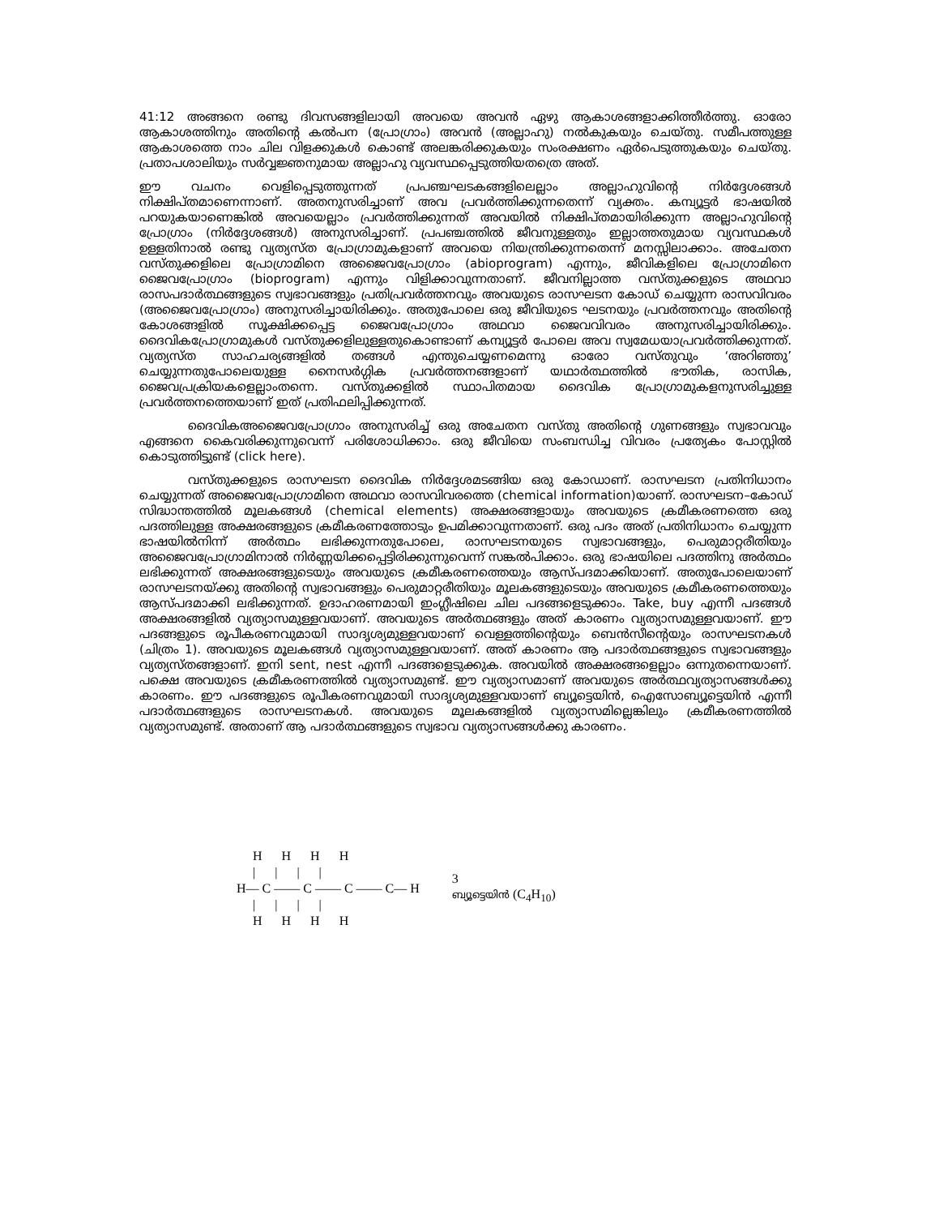41:12 അങ്ങനെ രണ്ടു ദിവസങ്ങളിലായി അവയെ അവൻ ഏഴു ആകാശങ്ങളാക്കിത്തീർത്തു. ഓരോ ആകാശത്തിനും അതിന്റെ കൽപന (പ്രോഗ്രാം) അവൻ (അല്ലാഹു) നൽകുകയും ചെയ്തു. സമീപത്തുള്ള ആകാശത്തെ നാം ചില വിളക്കുകൾ കൊണ്ട് അലങ്കരിക്കുകയും സംരക്ഷണം ഏർപെടുത്തുകയും ചെയ്തു. പ്രതാപശാലിയും സർവ്വജ്ഞനുമായ അല്ലാഹു വ്യവസ്ഥപ്പെടുത്തിയതത്രെ അത്.
ഈ വചനം വെളിപ്പെടുത്തുന്നത് പ്രപഞ്ചഘടകങ്ങളിലെല്ലാം അല്ലാഹുവിന്റെ നിർദ്ദേശങ്ങൾ നിക്ഷിപ്തമാണെന്നാണ്. അതനുസരിച്ചാണ് അവ പ്രവർത്തിക്കുന്നതെന്ന് വ്യക്തം. കമ്പ്യൂട്ടർ ഭാഷയിൽ പറയുകയാണെങ്കിൽ അവയെല്ലാം പ്രവർത്തിക്കുന്നത് അവയിൽ നിക്ഷിപ്തമായിരിക്കുന്ന അല്ലാഹുവിന്റെ പ്രോഗ്രാം (നിർദ്ദേശങ്ങൾ) അനുസരിച്ചാണ്. പ്രപഞ്ചത്തിൽ ജീവനുള്ളതും ഇല്ലാത്തതുമായ വ്യവസ്ഥകൾ ഉള്ളതിനാൽ രണ്ടു വ്യത്യസ്ത പ്രോഗ്രാമുകളാണ് അവയെ നിയന്ത്രിക്കുന്നതെന്ന് മനസ്സിലാക്കാം. അചേതന വസ്തുക്കളിലെ പ്രോഗ്രാമിനെ അജൈവപ്രോഗ്രാം (abioprogram) എന്നും, ജീവികളിലെ പ്രോഗ്രാമിനെ ജൈവപ്രോഗ്രാം (bioprogram) എന്നും വിളിക്കാവുന്നതാണ്. ജീവനില്ലാത്ത വസ്തുക്കളുടെ അഥവാ രാസപദാർത്ഥങ്ങളുടെ സ്വഭാവങ്ങളും പ്രതിപ്രവർത്തനവും അവയുടെ രാസഘടന കോഡ് ചെയ്യുന്ന രാസവിവരം (അജൈവപ്രോഗ്രാം) അനുസരിച്ചായിരിക്കും. അതുപോലെ ഒരു ജീവിയുടെ ഘടനയും പ്രവർത്തനവും അതിന്റെ കോശങ്ങളിൽ സൂക്ഷിക്കപ്പെട്ട ജൈവപ്രോഗ്രാം അഥവാ ജൈവവിവരം അനുസരിച്ചായിരിക്കും. ദൈവികപ്രോഗ്രാമുകൾ വസ്തുക്കളിലുള്ളതുകൊണ്ടാണ് കമ്പ്യൂട്ടർ പോലെ അവ സ്വമേധയാപ്രവർത്തിക്കുന്നത്. വ്യത്യസ്ത സാഹചര്യങ്ങളിൽ തങ്ങൾ എന്തുചെയ്യണമെന്നു ഓരോ വസ്തുവും ‘അറിഞ്ഞു’ ചെയ്യുന്നതുപോലെയുള്ള നൈസർഗ്ഗിക പ്രവർത്തനങ്ങളാണ് യഥാർത്ഥത്തിൽ ഭൗതിക, രാസിക, ജൈവപ്രക്രിയകളെല്ലാംതന്നെ. വസ്തുക്കളിൽ സ്ഥാപിതമായ ദൈവിക പ്രോഗ്രാമുകളനുസരിച്ചുള്ള പ്രവർത്തനത്തെയാണ് ഇത് പ്രതിഫലിപ്പിക്കുന്നത്.
ദൈവികഅജൈവപ്രോഗ്രാം അനുസരിച്ച് ഒരു അചേതന വസ്തു അതിന്റെ ഗുണങ്ങളും സ്വഭാവവും എങ്ങനെ കൈവരിക്കുന്നുവെന്ന് പരിശോധിക്കാം. ഒരു ജീവിയെ സംബന്ധിച്ച വിവരം പ്രത്യേകം പോസ്റ്റിൽ കൊടുത്തിട്ടുണ്ട് (click here).
വസ്തുക്കളുടെ രാസഘടന ദൈവിക നിർദ്ദേശമടങ്ങിയ ഒരു കോഡാണ്. രാസഘടന പ്രതിനിധാനം ചെയ്യുന്നത് അജൈവപ്രോഗ്രാമിനെ അഥവാ രാസവിവരത്തെ (chemical information)യാണ്. രാസഘടന–കോഡ് സിദ്ധാന്തത്തിൽ മൂലകങ്ങൾ (chemical elements) അക്ഷരങ്ങളായും അവയുടെ ക്രമീകരണത്തെ ഒരു പദത്തിലുള്ള അക്ഷരങ്ങളുടെ ക്രമീകരണത്തോടും ഉപമിക്കാവുന്നതാണ്. ഒരു പദം അത് പ്രതിനിധാനം ചെയ്യുന്ന ഭാഷയിൽനിന്ന് അർത്ഥം ലഭിക്കുന്നതുപോലെ, രാസഘടനയുടെ സ്വഭാവങ്ങളും, പെരുമാറ്റരീതിയും അജൈവപ്രോഗ്രാമിനാൽ നിർണ്ണയിക്കപ്പെട്ടിരിക്കുന്നുവെന്ന് സങ്കൽപിക്കാം. ഒരു ഭാഷയിലെ പദത്തിനു അർത്ഥം ലഭിക്കുന്നത് അക്ഷരങ്ങളുടെയും അവയുടെ ക്രമീകരണത്തെയും ആസ്പദമാക്കിയാണ്. അതുപോലെയാണ് രാസഘടനയ്ക്കു അതിന്റെ സ്വഭാവങ്ങളും പെരുമാറ്റരീതിയും മൂലകങ്ങളുടെയും അവയുടെ ക്രമീകരണത്തെയും ആസ്പദമാക്കി ലഭിക്കുന്നത്. ഉദാഹരണമായി ഇംഗ്ലീഷിലെ ചില പദങ്ങളെടുക്കാം. Take, buy എന്നീ പദങ്ങൾ അക്ഷരങ്ങളിൽ വ്യത്യാസമുള്ളവയാണ്. അവയുടെ അർത്ഥങ്ങളും അത് കാരണം വ്യത്യാസമുള്ളവയാണ്. ഈ പദങ്ങളുടെ രൂപീകരണവുമായി സാദൃശ്യമുള്ളവയാണ് വെള്ളത്തിന്റെയും ബെൻസീന്റെയും രാസഘടനകൾ (ചിത്രം 1). അവയുടെ മൂലകങ്ങൾ വ്യത്യാസമുള്ളവയാണ്. അത് കാരണം ആ പദാർത്ഥങ്ങളുടെ സ്വഭാവങ്ങളും വ്യത്യസ്തങ്ങളാണ്. ഇനി sent, nest എന്നീ പദങ്ങളെടുക്കുക. അവയിൽ അക്ഷരങ്ങളെല്ലാം ഒന്നുതന്നെയാണ്. പക്ഷെ അവയുടെ ക്രമീകരണത്തിൽ വ്യത്യാസമുണ്ട്. ഈ വ്യത്യാസമാണ് അവയുടെ അർത്ഥവ്യത്യാസങ്ങൾക്കു കാരണം. ഈ പദങ്ങളുടെ രൂപീകരണവുമായി സാദൃശ്യമുള്ളവയാണ് ബ്യൂട്ടെയിൻ, ഐസോബ്യൂട്ടെയിൻ എന്നീ പദാർത്ഥങ്ങളുടെ രാസഘടനകൾ. അവയുടെ മൂലകങ്ങളിൽ വ്യത്യാസമില്ലെങ്കിലും ക്രമീകരണത്തിൽ വ്യത്യാസമുണ്ട്. അതാണ് ആ പദാർത്ഥങ്ങളുടെ സ്വഭാവ വ്യത്യാസങ്ങൾക്കു കാരണം.
     H      H      H      H
     |      |      |      |
H— C —— C —— C —— C— H
     |      |      |      |
     H      H      H      H
3
ബ്യൂട്ടെയിൻ (C<sub>4</sub>H<sub>10</sub>)